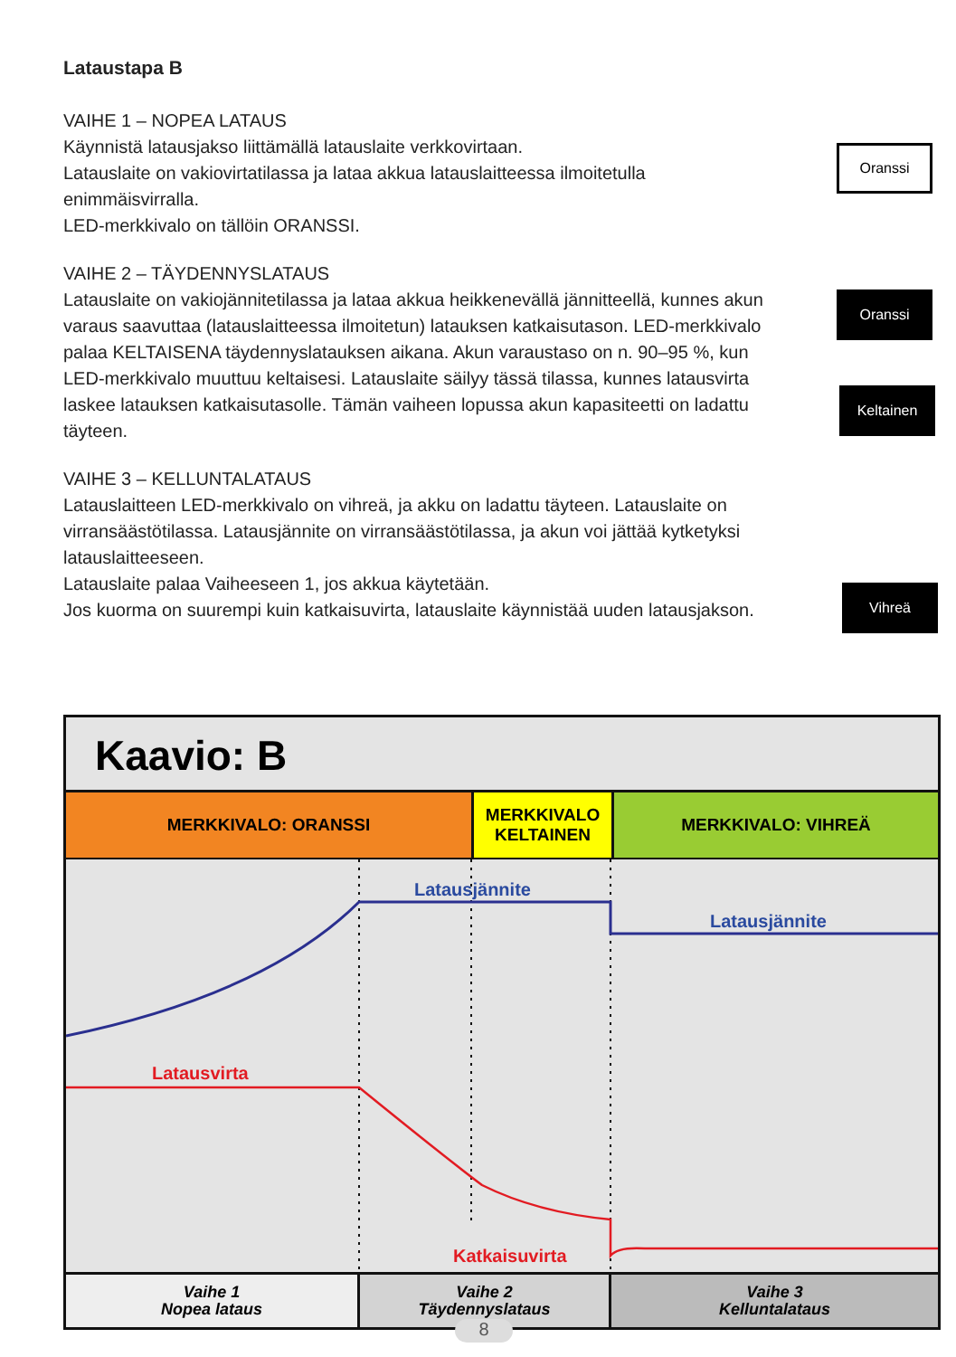Lataustapa B
VAIHE 1 – NOPEA LATAUS
Käynnistä latausjakso liittämällä latauslaite verkkovirtaan.
Latauslaite on vakiovirtatilassa ja lataa akkua latauslaitteessa ilmoitetulla enimmäisvirralla.
LED-merkkivalo on tällöin ORANSSI.
VAIHE 2 – TÄYDENNYSLATAUS
Latauslaite on vakiojännitetilassa ja lataa akkua heikkenevällä jännitteellä, kunnes akun varaus saavuttaa (latauslaitteessa ilmoitetun) latauksen katkaisutason. LED-merkkivalo palaa KELTAISENA täydennyslatauksen aikana. Akun varaustaso on n. 90–95 %, kun LED-merkkivalo muuttuu keltaisesi. Latauslaite säilyy tässä tilassa, kunnes latausvirta laskee latauksen katkaisutasolle. Tämän vaiheen lopussa akun kapasiteetti on ladattu täyteen.
VAIHE 3 – KELLUNTALATAUS
Latauslaitteen LED-merkkivalo on vihreä, ja akku on ladattu täyteen. Latauslaite on virransäästötilassa. Latausjännite on virransäästötilassa, ja akun voi jättää kytketyksi latauslaitteeseen.
Latauslaite palaa Vaiheeseen 1, jos akkua käytetään.
Jos kuorma on suurempi kuin katkaisuvirta, latauslaite käynnistää uuden latausjakson.
Oranssi
Oranssi
Keltainen
Vihreä
Kaavio: B
MERKKIVALO: ORANSSI MERKKIVALO
KELTAINEN
MERKKIVALO: VIHREÄ
Latausjännite
Latausjännite
Latausvirta
Katkaisuvirta
Vaihe 1
Nopea lataus
Vaihe 2
Täydennyslataus
Vaihe 3
Kelluntalataus
8